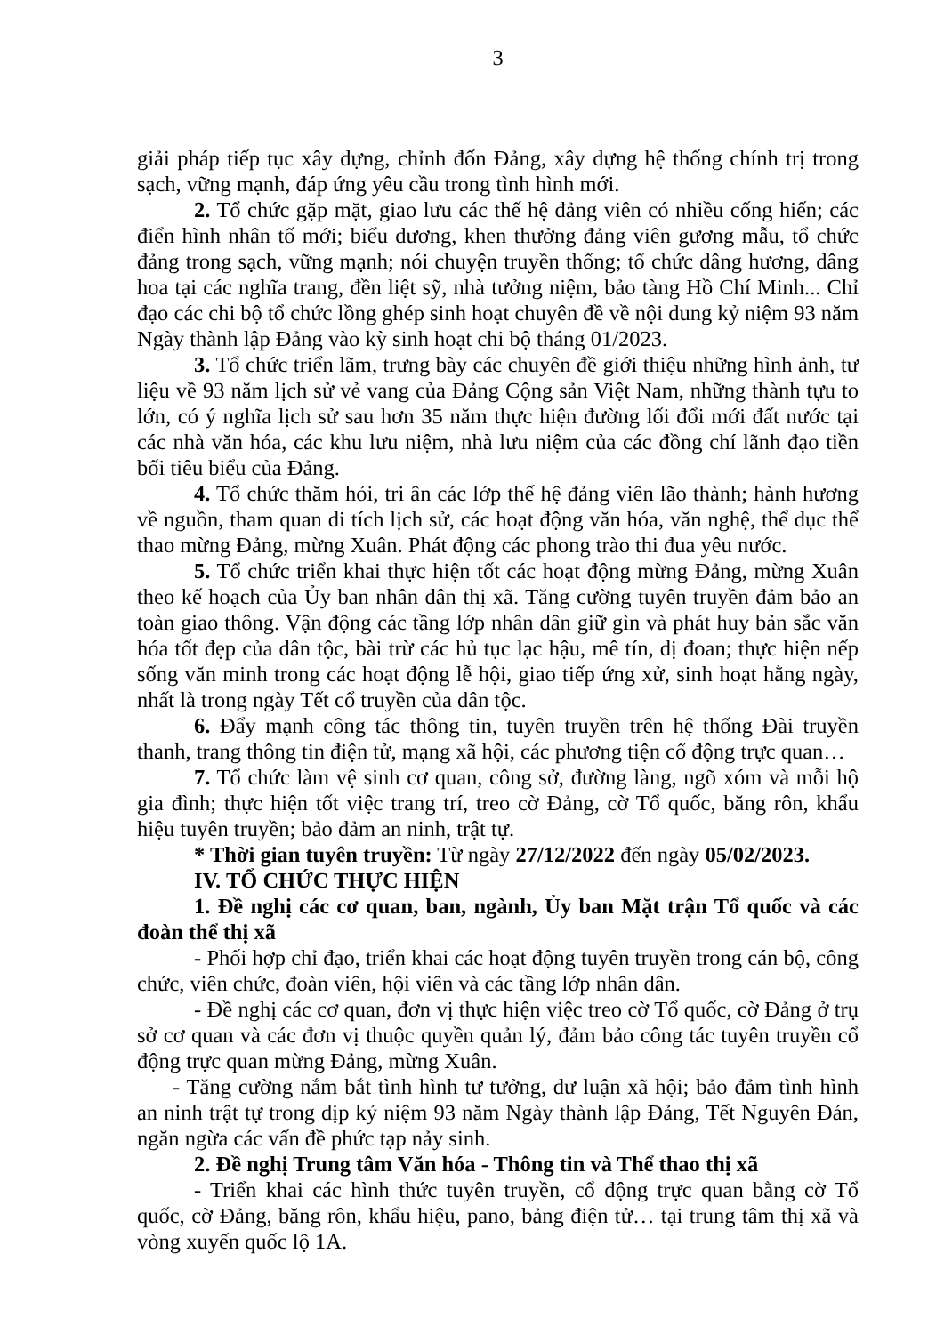3
giải pháp tiếp tục xây dựng, chỉnh đốn Đảng, xây dựng hệ thống chính trị trong sạch, vững mạnh, đáp ứng yêu cầu trong tình hình mới.
2. Tổ chức gặp mặt, giao lưu các thế hệ đảng viên có nhiều cống hiến; các điển hình nhân tố mới; biểu dương, khen thưởng đảng viên gương mẫu, tổ chức đảng trong sạch, vững mạnh; nói chuyện truyền thống; tổ chức dâng hương, dâng hoa tại các nghĩa trang, đền liệt sỹ, nhà tưởng niệm, bảo tàng Hồ Chí Minh... Chỉ đạo các chi bộ tổ chức lồng ghép sinh hoạt chuyên đề về nội dung kỷ niệm 93 năm Ngày thành lập Đảng vào kỳ sinh hoạt chi bộ tháng 01/2023.
3. Tổ chức triển lãm, trưng bày các chuyên đề giới thiệu những hình ảnh, tư liệu về 93 năm lịch sử vẻ vang của Đảng Cộng sản Việt Nam, những thành tựu to lớn, có ý nghĩa lịch sử sau hơn 35 năm thực hiện đường lối đổi mới đất nước tại các nhà văn hóa, các khu lưu niệm, nhà lưu niệm của các đồng chí lãnh đạo tiền bối tiêu biểu của Đảng.
4. Tổ chức thăm hỏi, tri ân các lớp thế hệ đảng viên lão thành; hành hương về nguồn, tham quan di tích lịch sử, các hoạt động văn hóa, văn nghệ, thể dục thể thao mừng Đảng, mừng Xuân. Phát động các phong trào thi đua yêu nước.
5. Tổ chức triển khai thực hiện tốt các hoạt động mừng Đảng, mừng Xuân theo kế hoạch của Ủy ban nhân dân thị xã. Tăng cường tuyên truyền đảm bảo an toàn giao thông. Vận động các tầng lớp nhân dân giữ gìn và phát huy bản sắc văn hóa tốt đẹp của dân tộc, bài trừ các hủ tục lạc hậu, mê tín, dị đoan; thực hiện nếp sống văn minh trong các hoạt động lễ hội, giao tiếp ứng xử, sinh hoạt hằng ngày, nhất là trong ngày Tết cổ truyền của dân tộc.
6. Đẩy mạnh công tác thông tin, tuyên truyền trên hệ thống Đài truyền thanh, trang thông tin điện tử, mạng xã hội, các phương tiện cổ động trực quan…
7. Tổ chức làm vệ sinh cơ quan, công sở, đường làng, ngõ xóm và mỗi hộ gia đình; thực hiện tốt việc trang trí, treo cờ Đảng, cờ Tổ quốc, băng rôn, khẩu hiệu tuyên truyền; bảo đảm an ninh, trật tự.
* Thời gian tuyên truyền: Từ ngày 27/12/2022 đến ngày 05/02/2023.
IV. TỔ CHỨC THỰC HIỆN
1. Đề nghị các cơ quan, ban, ngành, Ủy ban Mặt trận Tổ quốc và các đoàn thể thị xã
- Phối hợp chỉ đạo, triển khai các hoạt động tuyên truyền trong cán bộ, công chức, viên chức, đoàn viên, hội viên và các tầng lớp nhân dân.
- Đề nghị các cơ quan, đơn vị thực hiện việc treo cờ Tổ quốc, cờ Đảng ở trụ sở cơ quan và các đơn vị thuộc quyền quản lý, đảm bảo công tác tuyên truyền cổ động trực quan mừng Đảng, mừng Xuân.
- Tăng cường nắm bắt tình hình tư tưởng, dư luận xã hội; bảo đảm tình hình an ninh trật tự trong dịp kỷ niệm 93 năm Ngày thành lập Đảng, Tết Nguyên Đán, ngăn ngừa các vấn đề phức tạp nảy sinh.
2. Đề nghị Trung tâm Văn hóa - Thông tin và Thể thao thị xã
- Triển khai các hình thức tuyên truyền, cổ động trực quan bằng cờ Tổ quốc, cờ Đảng, băng rôn, khẩu hiệu, pano, bảng điện tử… tại trung tâm thị xã và vòng xuyến quốc lộ 1A.